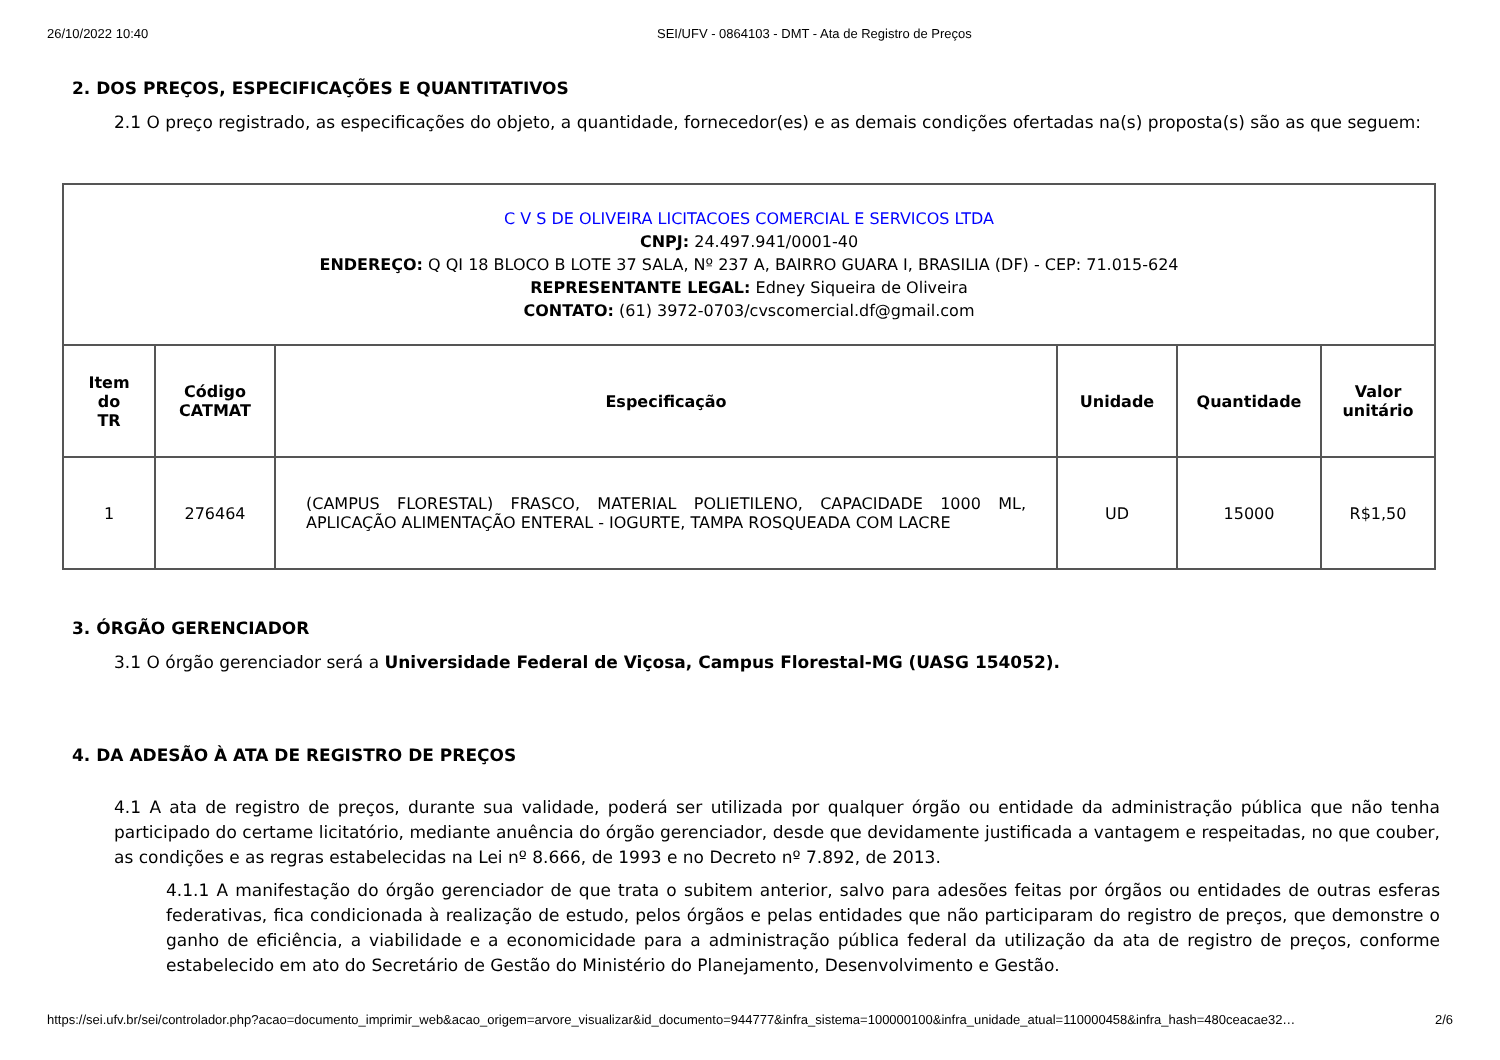26/10/2022 10:40 SEI/UFV - 0864103 - DMT - Ata de Registro de Preços
2. DOS PREÇOS, ESPECIFICAÇÕES E QUANTITATIVOS
2.1 O preço registrado, as especificações do objeto, a quantidade, fornecedor(es) e as demais condições ofertadas na(s) proposta(s) são as que seguem:
| C V S DE OLIVEIRA LICITACOES COMERCIAL E SERVICOS LTDA CNPJ: 24.497.941/0001-40 ENDEREÇO: Q QI 18 BLOCO B LOTE 37 SALA, Nº 237 A, BAIRRO GUARA I, BRASILIA (DF) - CEP: 71.015-624 REPRESENTANTE LEGAL: Edney Siqueira de Oliveira CONTATO: (61) 3972-0703/cvscomercial.df@gmail.com | | | | | |
| Item do TR | Código CATMAT | Especificação | Unidade | Quantidade | Valor unitário |
| 1 | 276464 | (CAMPUS FLORESTAL) FRASCO, MATERIAL POLIETILENO, CAPACIDADE 1000 ML, APLICAÇÃO ALIMENTAÇÃO ENTERAL - IOGURTE, TAMPA ROSQUEADA COM LACRE | UD | 15000 | R$1,50 |
3. ÓRGÃO GERENCIADOR
3.1 O órgão gerenciador será a Universidade Federal de Viçosa, Campus Florestal-MG (UASG 154052).
4. DA ADESÃO À ATA DE REGISTRO DE PREÇOS
4.1 A ata de registro de preços, durante sua validade, poderá ser utilizada por qualquer órgão ou entidade da administração pública que não tenha participado do certame licitatório, mediante anuência do órgão gerenciador, desde que devidamente justificada a vantagem e respeitadas, no que couber, as condições e as regras estabelecidas na Lei nº 8.666, de 1993 e no Decreto nº 7.892, de 2013.
4.1.1 A manifestação do órgão gerenciador de que trata o subitem anterior, salvo para adesões feitas por órgãos ou entidades de outras esferas federativas, fica condicionada à realização de estudo, pelos órgãos e pelas entidades que não participaram do registro de preços, que demonstre o ganho de eficiência, a viabilidade e a economicidade para a administração pública federal da utilização da ata de registro de preços, conforme estabelecido em ato do Secretário de Gestão do Ministério do Planejamento, Desenvolvimento e Gestão.
https://sei.ufv.br/sei/controlador.php?acao=documento_imprimir_web&acao_origem=arvore_visualizar&id_documento=944777&infra_sistema=100000100&infra_unidade_atual=110000458&infra_hash=480ceacae32… 2/6